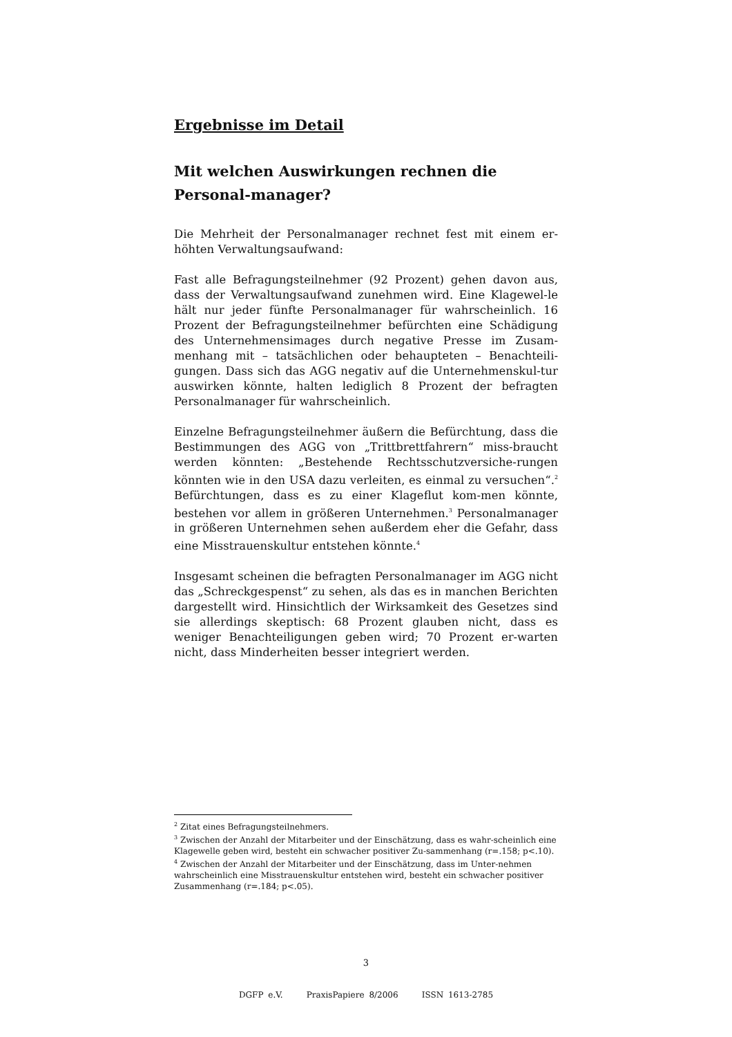Ergebnisse im Detail
Mit welchen Auswirkungen rechnen die Personal-manager?
Die Mehrheit der Personalmanager rechnet fest mit einem er-höhten Verwaltungsaufwand:
Fast alle Befragungsteilnehmer (92 Prozent) gehen davon aus, dass der Verwaltungsaufwand zunehmen wird. Eine Klagewel-le hält nur jeder fünfte Personalmanager für wahrscheinlich. 16 Prozent der Befragungsteilnehmer befürchten eine Schädigung des Unternehmensimages durch negative Presse im Zusam-menhang mit – tatsächlichen oder behaupteten – Benachteili-gungen. Dass sich das AGG negativ auf die Unternehmenskul-tur auswirken könnte, halten lediglich 8 Prozent der befragten Personalmanager für wahrscheinlich.
Einzelne Befragungsteilnehmer äußern die Befürchtung, dass die Bestimmungen des AGG von „Trittbrettfahrern“ miss-braucht werden könnten: „Bestehende Rechtsschutzversiche-rungen könnten wie in den USA dazu verleiten, es einmal zu versuchen“.<sup>2</sup> Befürchtungen, dass es zu einer Klageflut kom-men könnte, bestehen vor allem in größeren Unternehmen.<sup>3</sup> Personalmanager in größeren Unternehmen sehen außerdem eher die Gefahr, dass eine Misstrauenskultur entstehen könnte.<sup>4</sup>
Insgesamt scheinen die befragten Personalmanager im AGG nicht das „Schreckgespenst“ zu sehen, als das es in manchen Berichten dargestellt wird. Hinsichtlich der Wirksamkeit des Gesetzes sind sie allerdings skeptisch: 68 Prozent glauben nicht, dass es weniger Benachteiligungen geben wird; 70 Prozent er-warten nicht, dass Minderheiten besser integriert werden.
<sup>2</sup> Zitat eines Befragungsteilnehmers.
<sup>3</sup> Zwischen der Anzahl der Mitarbeiter und der Einschätzung, dass es wahr-scheinlich eine Klagewelle geben wird, besteht ein schwacher positiver Zu-sammenhang (r=.158; p<.10).
<sup>4</sup> Zwischen der Anzahl der Mitarbeiter und der Einschätzung, dass im Unter-nehmen wahrscheinlich eine Misstrauenskultur entstehen wird, besteht ein schwacher positiver Zusammenhang (r=.184; p<.05).
3
DGFP e.V. PraxisPapiere 8/2006 ISSN 1613-2785